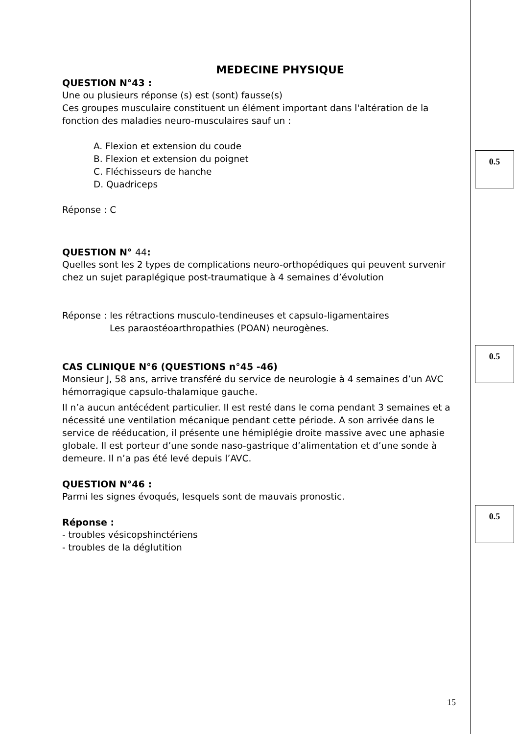MEDECINE PHYSIQUE
QUESTION N°43 :
Une ou plusieurs réponse (s) est (sont) fausse(s)
Ces groupes musculaire constituent un élément important dans l'altération de la fonction des maladies neuro-musculaires sauf un :
A. Flexion et extension du coude
B. Flexion et extension du poignet
C. Fléchisseurs de hanche
D. Quadriceps
Réponse : C
QUESTION N° 44:
Quelles sont les 2 types de complications neuro-orthopédiques qui peuvent survenir chez un sujet paraplégique post-traumatique à 4 semaines d’évolution
Réponse : les rétractions musculo-tendineuses et capsulo-ligamentaires
Les paraostéoarthropathies (POAN) neurogènes.
CAS CLINIQUE N°6 (QUESTIONS n°45 -46)
Monsieur J, 58 ans, arrive transféré du service de neurologie à 4 semaines d’un AVC hémorragique capsulo-thalamique gauche.
Il n’a aucun antécédent particulier. Il est resté dans le coma pendant 3 semaines et a nécessité une ventilation mécanique pendant cette période. A son arrivée dans le service de rééducation, il présente une hémiplégie droite massive avec une aphasie globale. Il est porteur d’une sonde naso-gastrique d’alimentation et d’une sonde à demeure. Il n’a pas été levé depuis l’AVC.
QUESTION N°46 :
Parmi les signes évoqués, lesquels sont de mauvais pronostic.
Réponse :
- troubles vésicopshinctériens
- troubles de la déglutition
15
0.5
0.5
0.5